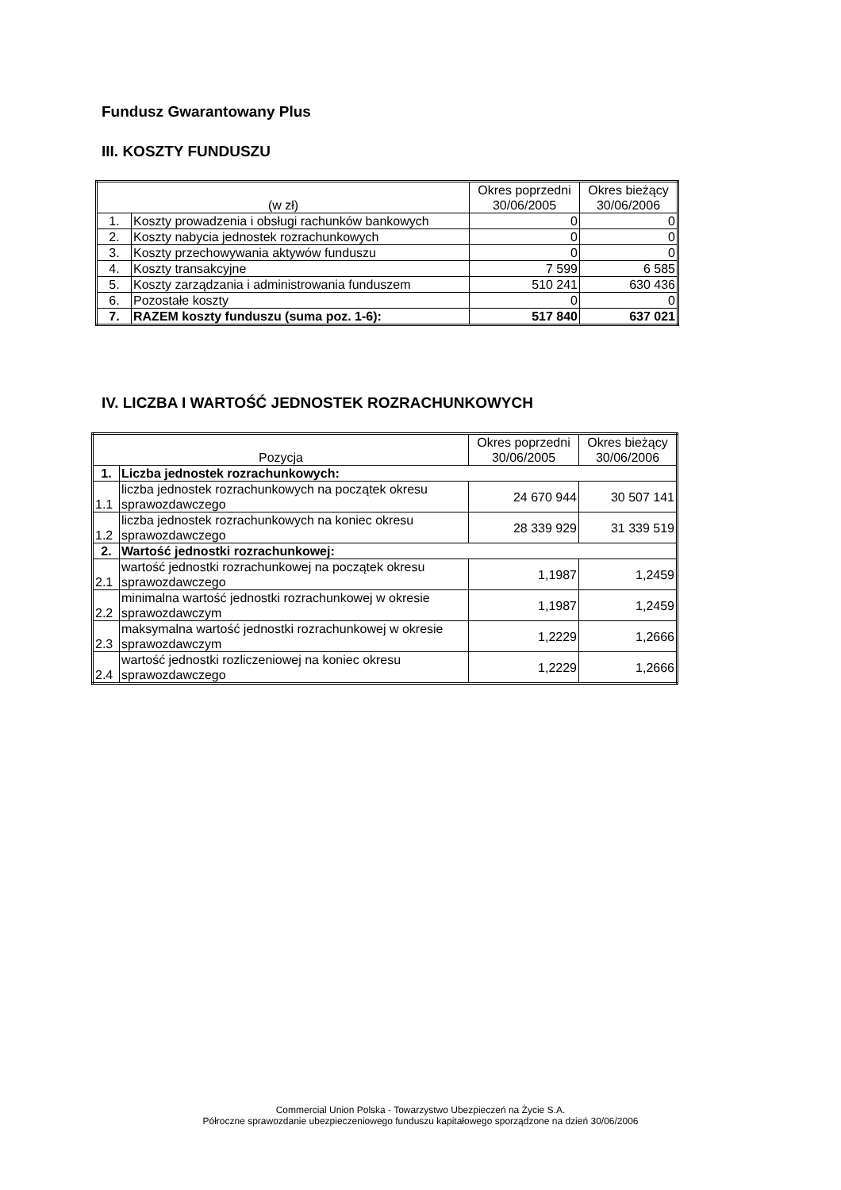Fundusz Gwarantowany Plus
III. KOSZTY FUNDUSZU
| (w zł) | | Okres poprzedni 30/06/2005 | Okres bieżący 30/06/2006 |
| --- | --- | --- | --- |
| 1. | Koszty prowadzenia i obsługi rachunków bankowych | 0 | 0 |
| 2. | Koszty nabycia jednostek rozrachunkowych | 0 | 0 |
| 3. | Koszty przechowywania aktywów funduszu | 0 | 0 |
| 4. | Koszty transakcyjne | 7 599 | 6 585 |
| 5. | Koszty zarządzania i administrowania funduszem | 510 241 | 630 436 |
| 6. | Pozostałe koszty | 0 | 0 |
| 7. | RAZEM koszty funduszu (suma poz. 1-6): | 517 840 | 637 021 |
IV. LICZBA I WARTOŚĆ JEDNOSTEK ROZRACHUNKOWYCH
| Pozycja | | Okres poprzedni 30/06/2005 | Okres bieżący 30/06/2006 |
| --- | --- | --- | --- |
| 1. | Liczba jednostek rozrachunkowych: | | |
| 1.1 | liczba jednostek rozrachunkowych na początek okresu sprawozdawczego | 24 670 944 | 30 507 141 |
| 1.2 | liczba jednostek rozrachunkowych na koniec okresu sprawozdawczego | 28 339 929 | 31 339 519 |
| 2. | Wartość jednostki rozrachunkowej: | | |
| 2.1 | wartość jednostki rozrachunkowej na początek okresu sprawozdawczego | 1,1987 | 1,2459 |
| 2.2 | minimalna wartość jednostki rozrachunkowej w okresie sprawozdawczym | 1,1987 | 1,2459 |
| 2.3 | maksymalna wartość jednostki rozrachunkowej w okresie sprawozdawczym | 1,2229 | 1,2666 |
| 2.4 | wartość jednostki rozliczeniowej na koniec okresu sprawozdawczego | 1,2229 | 1,2666 |
Commercial Union Polska - Towarzystwo Ubezpieczeń na Życie S.A.
Półroczne sprawozdanie ubezpieczeniowego funduszu kapitałowego sporządzone na dzień 30/06/2006